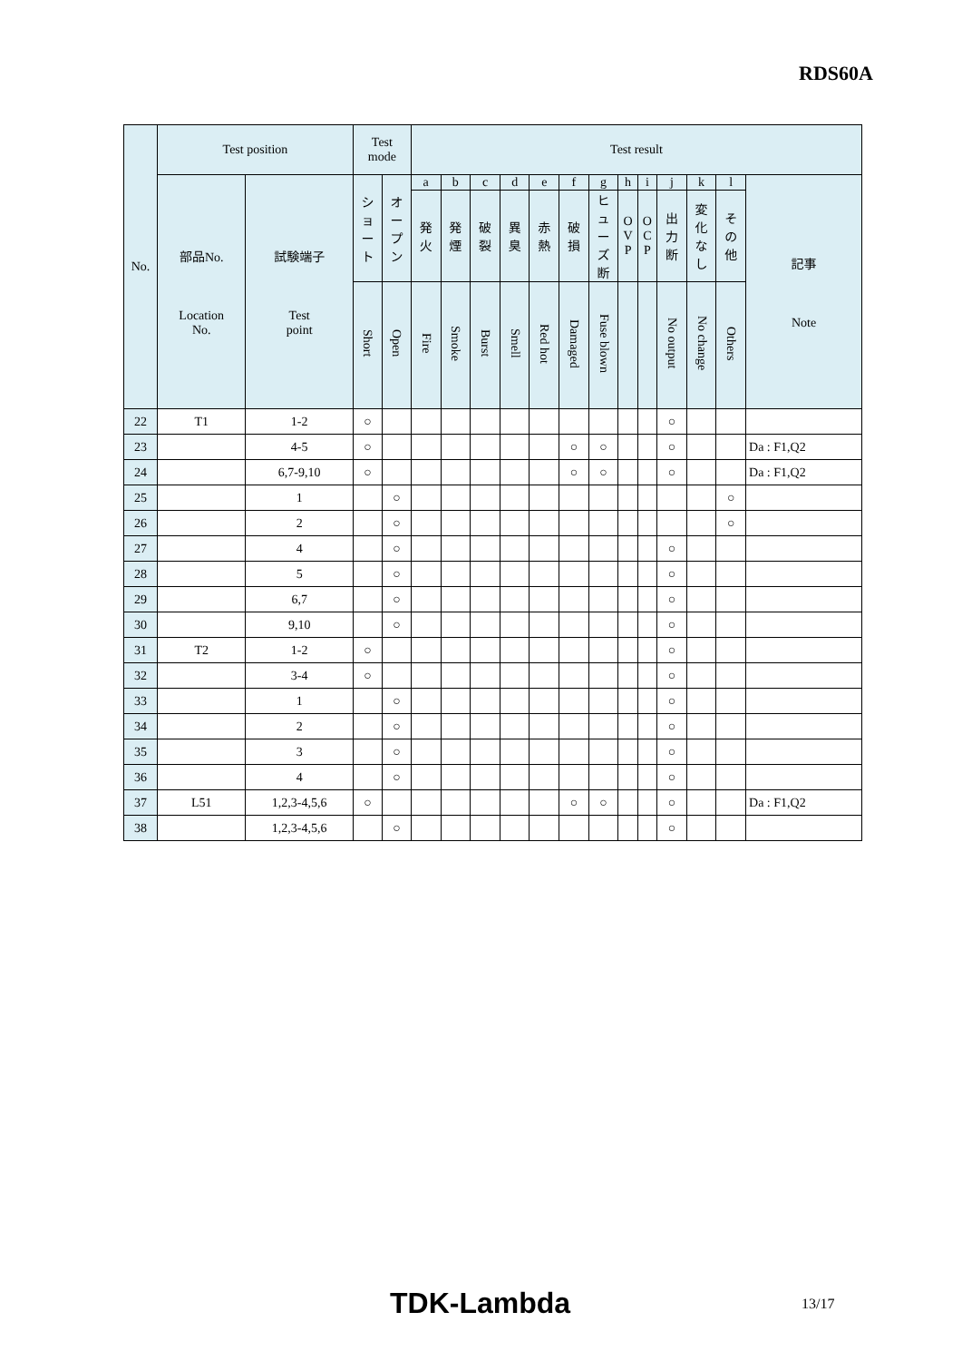RDS60A
| No. | Test position | | Test mode | | Test result | | | | | | | | | | | | |
| --- | --- | --- | --- | --- | --- | --- | --- | --- | --- | --- | --- | --- | --- | --- | --- | --- | --- |
| | 部品No. Location No. | 試験端子 Test point | シ ョ ー ト | オ ー プ ン | a | b | c | d | e | f | g | h | i | j | k | l | 記事 Note |
| | | | | | 発 火 | 発 煙 | 破 裂 | 異 臭 | 赤 熱 | 破 損 | ヒ ュ ー ズ 断 | O V P | O C P | 出 力 断 | 変 化 な し | そ の 他 | |
| | | | Short | Open | Fire | Smoke | Burst | Smell | Red hot | Damaged | Fuse blown | | | No output | No change | Others | |
| 22 | T1 | 1-2 | ○ | | | | | | | | | | | ○ | | | |
| 23 | | 4-5 | ○ | | | | | | | ○ | ○ | | | ○ | | | Da : F1,Q2 |
| 24 | | 6,7-9,10 | ○ | | | | | | | ○ | ○ | | | ○ | | | Da : F1,Q2 |
| 25 | | 1 | | ○ | | | | | | | | | | | | ○ | |
| 26 | | 2 | | ○ | | | | | | | | | | | | ○ | |
| 27 | | 4 | | ○ | | | | | | | | | | ○ | | | |
| 28 | | 5 | | ○ | | | | | | | | | | ○ | | | |
| 29 | | 6,7 | | ○ | | | | | | | | | | ○ | | | |
| 30 | | 9,10 | | ○ | | | | | | | | | | ○ | | | |
| 31 | T2 | 1-2 | ○ | | | | | | | | | | | ○ | | | |
| 32 | | 3-4 | ○ | | | | | | | | | | | ○ | | | |
| 33 | | 1 | | ○ | | | | | | | | | | ○ | | | |
| 34 | | 2 | | ○ | | | | | | | | | | ○ | | | |
| 35 | | 3 | | ○ | | | | | | | | | | ○ | | | |
| 36 | | 4 | | ○ | | | | | | | | | | ○ | | | |
| 37 | L51 | 1,2,3-4,5,6 | ○ | | | | | | | ○ | ○ | | | ○ | | | Da : F1,Q2 |
| 38 | | 1,2,3-4,5,6 | | ○ | | | | | | | | | | ○ | | | |
TDK-Lambda 13/17